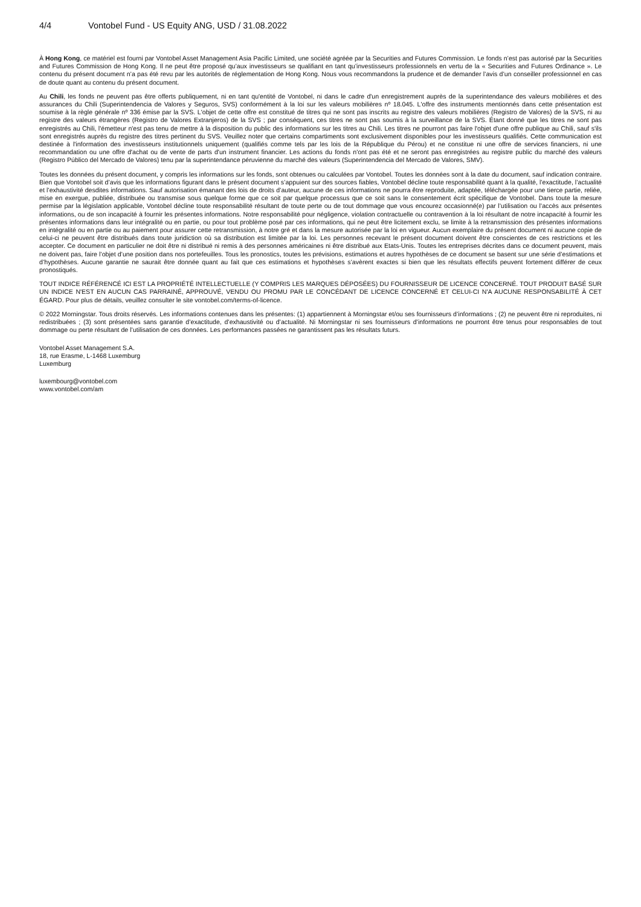4/4 Vontobel Fund - US Equity ANG, USD / 31.08.2022
À Hong Kong, ce matériel est fourni par Vontobel Asset Management Asia Pacific Limited, une société agréée par la Securities and Futures Commission. Le fonds n’est pas autorisé par la Securities and Futures Commission de Hong Kong. Il ne peut être proposé qu’aux investisseurs se qualifiant en tant qu’investisseurs professionnels en vertu de la « Securities and Futures Ordinance ». Le contenu du présent document n’a pas été revu par les autorités de réglementation de Hong Kong. Nous vous recommandons la prudence et de demander l’avis d’un conseiller professionnel en cas de doute quant au contenu du présent document.
Au Chili, les fonds ne peuvent pas être offerts publiquement, ni en tant qu'entité de Vontobel, ni dans le cadre d'un enregistrement auprès de la superintendance des valeurs mobilières et des assurances du Chili (Superintendencia de Valores y Seguros, SVS) conformément à la loi sur les valeurs mobilières nº 18.045. L'offre des instruments mentionnés dans cette présentation est soumise à la règle générale nº 336 émise par la SVS. L'objet de cette offre est constitué de titres qui ne sont pas inscrits au registre des valeurs mobilières (Registro de Valores) de la SVS, ni au registre des valeurs étrangères (Registro de Valores Extranjeros) de la SVS ; par conséquent, ces titres ne sont pas soumis à la surveillance de la SVS. Étant donné que les titres ne sont pas enregistrés au Chili, l'émetteur n'est pas tenu de mettre à la disposition du public des informations sur les titres au Chili. Les titres ne pourront pas faire l'objet d'une offre publique au Chili, sauf s'ils sont enregistrés auprès du registre des titres pertinent du SVS. Veuillez noter que certains compartiments sont exclusivement disponibles pour les investisseurs qualifiés. Cette communication est destinée à l'information des investisseurs institutionnels uniquement (qualifiés comme tels par les lois de la République du Pérou) et ne constitue ni une offre de services financiers, ni une recommandation ou une offre d'achat ou de vente de parts d'un instrument financier. Les actions du fonds n'ont pas été et ne seront pas enregistrées au registre public du marché des valeurs (Registro Público del Mercado de Valores) tenu par la superintendance péruvienne du marché des valeurs (Superintendencia del Mercado de Valores, SMV).
Toutes les données du présent document, y compris les informations sur les fonds, sont obtenues ou calculées par Vontobel. Toutes les données sont à la date du document, sauf indication contraire. Bien que Vontobel soit d’avis que les informations figurant dans le présent document s’appuient sur des sources fiables, Vontobel décline toute responsabilité quant à la qualité, l’exactitude, l’actualité et l’exhaustivité desdites informations. Sauf autorisation émanant des lois de droits d’auteur, aucune de ces informations ne pourra être reproduite, adaptée, téléchargée pour une tierce partie, reliée, mise en exergue, publiée, distribuée ou transmise sous quelque forme que ce soit par quelque processus que ce soit sans le consentement écrit spécifique de Vontobel. Dans toute la mesure permise par la législation applicable, Vontobel décline toute responsabilité résultant de toute perte ou de tout dommage que vous encourez occasionné(e) par l’utilisation ou l’accès aux présentes informations, ou de son incapacité à fournir les présentes informations. Notre responsabilité pour négligence, violation contractuelle ou contravention à la loi résultant de notre incapacité à fournir les présentes informations dans leur intégralité ou en partie, ou pour tout problème posé par ces informations, qui ne peut être licitement exclu, se limite à la retransmission des présentes informations en intégralité ou en partie ou au paiement pour assurer cette retransmission, à notre gré et dans la mesure autorisée par la loi en vigueur. Aucun exemplaire du présent document ni aucune copie de celui-ci ne peuvent être distribués dans toute juridiction où sa distribution est limitée par la loi. Les personnes recevant le présent document doivent être conscientes de ces restrictions et les accepter. Ce document en particulier ne doit être ni distribué ni remis à des personnes américaines ni être distribué aux Etats-Unis. Toutes les entreprises décrites dans ce document peuvent, mais ne doivent pas, faire l’objet d’une position dans nos portefeuilles. Tous les pronostics, toutes les prévisions, estimations et autres hypothèses de ce document se basent sur une série d’estimations et d’hypothèses. Aucune garantie ne saurait être donnée quant au fait que ces estimations et hypothèses s’avèrent exactes si bien que les résultats effectifs peuvent fortement différer de ceux pronostiqués.
TOUT INDICE RÉFÉRENCÉ ICI EST LA PROPRIÉTÉ INTELLECTUELLE (Y COMPRIS LES MARQUES DÉPOSÉES) DU FOURNISSEUR DE LICENCE CONCERNÉ. TOUT PRODUIT BASÉ SUR UN INDICE N'EST EN AUCUN CAS PARRAINÉ, APPROUVÉ, VENDU OU PROMU PAR LE CONCÉDANT DE LICENCE CONCERNÉ ET CELUI-CI N'A AUCUNE RESPONSABILITÉ À CET ÉGARD. Pour plus de détails, veuillez consulter le site vontobel.com/terms-of-licence.
© 2022 Morningstar. Tous droits réservés. Les informations contenues dans les présentes: (1) appartiennent à Morningstar et/ou ses fournisseurs d’informations ; (2) ne peuvent être ni reproduites, ni redistribuées ; (3) sont présentées sans garantie d’exactitude, d’exhaustivité ou d’actualité. Ni Morningstar ni ses fournisseurs d’informations ne pourront être tenus pour responsables de tout dommage ou perte résultant de l’utilisation de ces données. Les performances passées ne garantissent pas les résultats futurs.
Vontobel Asset Management S.A.
18, rue Erasme, L-1468 Luxemburg
Luxemburg
luxembourg@vontobel.com
www.vontobel.com/am